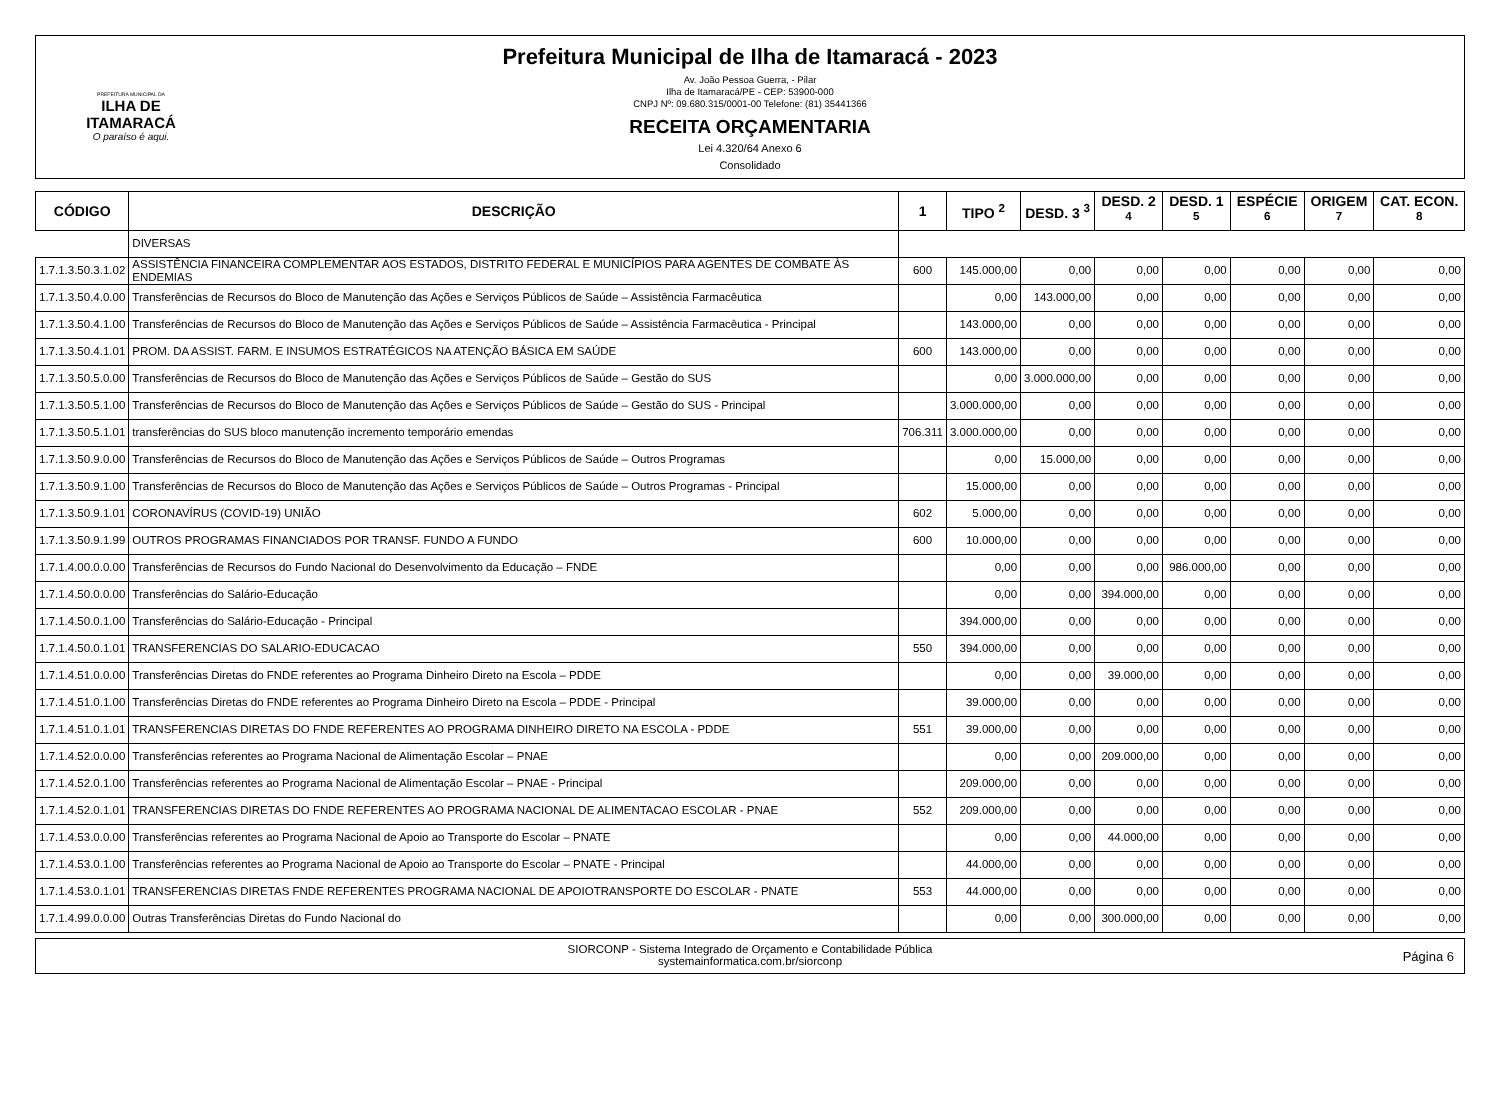PREFEITURA MUNICIPAL DA
ILHA DE ITAMARACÁ
O paraíso é aqui.
Prefeitura Municipal de Ilha de Itamaracá - 2023
Av. João Pessoa Guerra, - Pilar
Ilha de Itamaracá/PE - CEP: 53900-000
CNPJ Nº: 09.680.315/0001-00 Telefone: (81) 35441366
RECEITA ORÇAMENTARIA
Lei 4.320/64 Anexo 6
Consolidado
| CÓDIGO | DESCRIÇÃO | 1 | TIPO <sup>2</sup> | DESD. 3 <sup>3</sup> | DESD. 2 <sup>4</sup> | DESD. 1 <sup>5</sup> | ESPÉCIE <sup>6</sup> | ORIGEM <sup>7</sup> | CAT. ECON. <sup>8</sup> |
| --- | --- | --- | --- | --- | --- | --- | --- | --- | --- |
| | DIVERSAS | | | | | | | | |
| 1.7.1.3.50.3.1.02 | ASSISTÊNCIA FINANCEIRA COMPLEMENTAR AOS ESTADOS, DISTRITO FEDERAL E MUNICÍPIOS PARA AGENTES DE COMBATE ÀS ENDEMIAS | 600 | 145.000,00 | 0,00 | 0,00 | 0,00 | 0,00 | 0,00 | 0,00 |
| 1.7.1.3.50.4.0.00 | Transferências de Recursos do Bloco de Manutenção das Ações e Serviços Públicos de Saúde – Assistência Farmacêutica | | 0,00 | 143.000,00 | 0,00 | 0,00 | 0,00 | 0,00 | 0,00 |
| 1.7.1.3.50.4.1.00 | Transferências de Recursos do Bloco de Manutenção das Ações e Serviços Públicos de Saúde – Assistência Farmacêutica - Principal | | 143.000,00 | 0,00 | 0,00 | 0,00 | 0,00 | 0,00 | 0,00 |
| 1.7.1.3.50.4.1.01 | PROM. DA ASSIST. FARM. E INSUMOS ESTRATÉGICOS NA ATENÇÃO BÁSICA EM SAÚDE | 600 | 143.000,00 | 0,00 | 0,00 | 0,00 | 0,00 | 0,00 | 0,00 |
| 1.7.1.3.50.5.0.00 | Transferências de Recursos do Bloco de Manutenção das Ações e Serviços Públicos de Saúde – Gestão do SUS | | 0,00 | 3.000.000,00 | 0,00 | 0,00 | 0,00 | 0,00 | 0,00 |
| 1.7.1.3.50.5.1.00 | Transferências de Recursos do Bloco de Manutenção das Ações e Serviços Públicos de Saúde – Gestão do SUS - Principal | | 3.000.000,00 | 0,00 | 0,00 | 0,00 | 0,00 | 0,00 | 0,00 |
| 1.7.1.3.50.5.1.01 | transferências do SUS bloco manutenção incremento temporário emendas | 706.311 | 3.000.000,00 | 0,00 | 0,00 | 0,00 | 0,00 | 0,00 | 0,00 |
| 1.7.1.3.50.9.0.00 | Transferências de Recursos do Bloco de Manutenção das Ações e Serviços Públicos de Saúde – Outros Programas | | 0,00 | 15.000,00 | 0,00 | 0,00 | 0,00 | 0,00 | 0,00 |
| 1.7.1.3.50.9.1.00 | Transferências de Recursos do Bloco de Manutenção das Ações e Serviços Públicos de Saúde – Outros Programas - Principal | | 15.000,00 | 0,00 | 0,00 | 0,00 | 0,00 | 0,00 | 0,00 |
| 1.7.1.3.50.9.1.01 | CORONAVÍRUS (COVID-19) UNIÃO | 602 | 5.000,00 | 0,00 | 0,00 | 0,00 | 0,00 | 0,00 | 0,00 |
| 1.7.1.3.50.9.1.99 | OUTROS PROGRAMAS FINANCIADOS POR TRANSF. FUNDO A FUNDO | 600 | 10.000,00 | 0,00 | 0,00 | 0,00 | 0,00 | 0,00 | 0,00 |
| 1.7.1.4.00.0.0.00 | Transferências de Recursos do Fundo Nacional do Desenvolvimento da Educação – FNDE | | 0,00 | 0,00 | 0,00 | 986.000,00 | 0,00 | 0,00 | 0,00 |
| 1.7.1.4.50.0.0.00 | Transferências do Salário-Educação | | 0,00 | 0,00 | 394.000,00 | 0,00 | 0,00 | 0,00 | 0,00 |
| 1.7.1.4.50.0.1.00 | Transferências do Salário-Educação - Principal | | 394.000,00 | 0,00 | 0,00 | 0,00 | 0,00 | 0,00 | 0,00 |
| 1.7.1.4.50.0.1.01 | TRANSFERENCIAS DO SALARIO-EDUCACAO | 550 | 394.000,00 | 0,00 | 0,00 | 0,00 | 0,00 | 0,00 | 0,00 |
| 1.7.1.4.51.0.0.00 | Transferências Diretas do FNDE referentes ao Programa Dinheiro Direto na Escola – PDDE | | 0,00 | 0,00 | 39.000,00 | 0,00 | 0,00 | 0,00 | 0,00 |
| 1.7.1.4.51.0.1.00 | Transferências Diretas do FNDE referentes ao Programa Dinheiro Direto na Escola – PDDE - Principal | | 39.000,00 | 0,00 | 0,00 | 0,00 | 0,00 | 0,00 | 0,00 |
| 1.7.1.4.51.0.1.01 | TRANSFERENCIAS DIRETAS DO FNDE REFERENTES AO PROGRAMA DINHEIRO DIRETO NA ESCOLA - PDDE | 551 | 39.000,00 | 0,00 | 0,00 | 0,00 | 0,00 | 0,00 | 0,00 |
| 1.7.1.4.52.0.0.00 | Transferências referentes ao Programa Nacional de Alimentação Escolar – PNAE | | 0,00 | 0,00 | 209.000,00 | 0,00 | 0,00 | 0,00 | 0,00 |
| 1.7.1.4.52.0.1.00 | Transferências referentes ao Programa Nacional de Alimentação Escolar – PNAE - Principal | | 209.000,00 | 0,00 | 0,00 | 0,00 | 0,00 | 0,00 | 0,00 |
| 1.7.1.4.52.0.1.01 | TRANSFERENCIAS DIRETAS DO FNDE REFERENTES AO PROGRAMA NACIONAL DE ALIMENTACAO ESCOLAR - PNAE | 552 | 209.000,00 | 0,00 | 0,00 | 0,00 | 0,00 | 0,00 | 0,00 |
| 1.7.1.4.53.0.0.00 | Transferências referentes ao Programa Nacional de Apoio ao Transporte do Escolar – PNATE | | 0,00 | 0,00 | 44.000,00 | 0,00 | 0,00 | 0,00 | 0,00 |
| 1.7.1.4.53.0.1.00 | Transferências referentes ao Programa Nacional de Apoio ao Transporte do Escolar – PNATE - Principal | | 44.000,00 | 0,00 | 0,00 | 0,00 | 0,00 | 0,00 | 0,00 |
| 1.7.1.4.53.0.1.01 | TRANSFERENCIAS DIRETAS FNDE REFERENTES PROGRAMA NACIONAL DE APOIOTRANSPORTE DO ESCOLAR - PNATE | 553 | 44.000,00 | 0,00 | 0,00 | 0,00 | 0,00 | 0,00 | 0,00 |
| 1.7.1.4.99.0.0.00 | Outras Transferências Diretas do Fundo Nacional do | | 0,00 | 0,00 | 300.000,00 | 0,00 | 0,00 | 0,00 | 0,00 |
SIORCONP - Sistema Integrado de Orçamento e Contabilidade Pública
systemainformatica.com.br/siorconp
Página 6